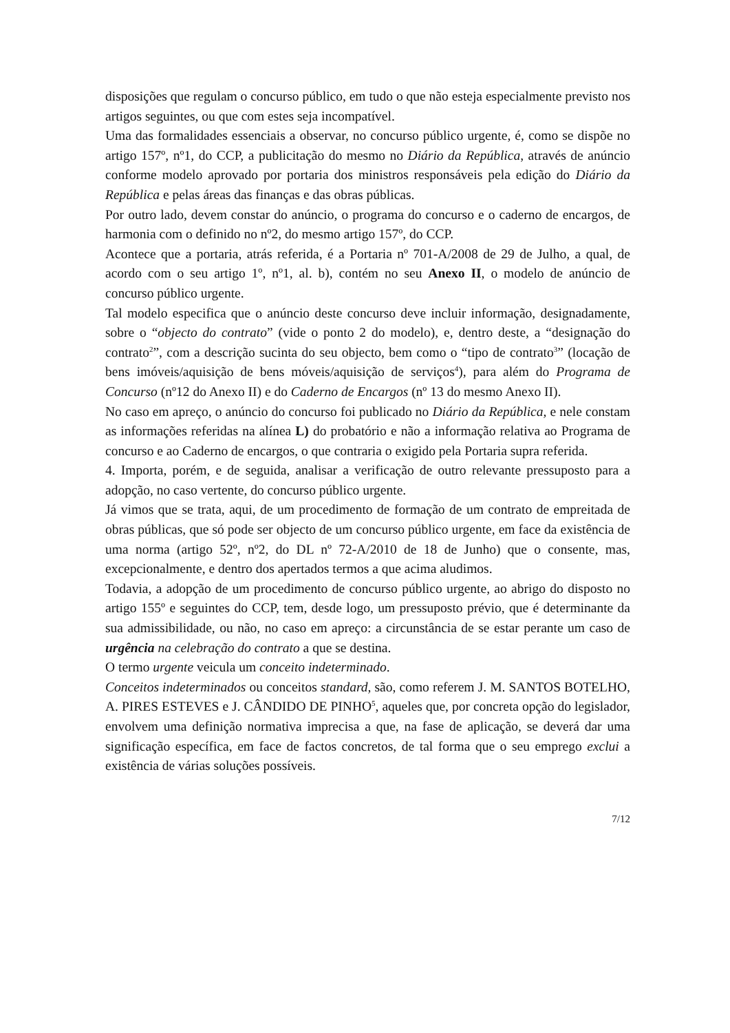disposições que regulam o concurso público, em tudo o que não esteja especialmente previsto nos artigos seguintes, ou que com estes seja incompatível.
Uma das formalidades essenciais a observar, no concurso público urgente, é, como se dispõe no artigo 157º, nº1, do CCP, a publicitação do mesmo no Diário da República, através de anúncio conforme modelo aprovado por portaria dos ministros responsáveis pela edição do Diário da República e pelas áreas das finanças e das obras públicas.
Por outro lado, devem constar do anúncio, o programa do concurso e o caderno de encargos, de harmonia com o definido no nº2, do mesmo artigo 157º, do CCP.
Acontece que a portaria, atrás referida, é a Portaria nº 701-A/2008 de 29 de Julho, a qual, de acordo com o seu artigo 1º, nº1, al. b), contém no seu Anexo II, o modelo de anúncio de concurso público urgente.
Tal modelo especifica que o anúncio deste concurso deve incluir informação, designadamente, sobre o “objecto do contrato” (vide o ponto 2 do modelo), e, dentro deste, a “designação do contrato<sup>2</sup>”, com a descrição sucinta do seu objecto, bem como o “tipo de contrato<sup>3</sup>” (locação de bens imóveis/aquisição de bens móveis/aquisição de serviços<sup>4</sup>), para além do Programa de Concurso (nº12 do Anexo II) e do Caderno de Encargos (nº 13 do mesmo Anexo II).
No caso em apreço, o anúncio do concurso foi publicado no Diário da República, e nele constam as informações referidas na alínea L) do probatório e não a informação relativa ao Programa de concurso e ao Caderno de encargos, o que contraria o exigido pela Portaria supra referida.
4. Importa, porém, e de seguida, analisar a verificação de outro relevante pressuposto para a adopção, no caso vertente, do concurso público urgente.
Já vimos que se trata, aqui, de um procedimento de formação de um contrato de empreitada de obras públicas, que só pode ser objecto de um concurso público urgente, em face da existência de uma norma (artigo 52º, nº2, do DL nº 72-A/2010 de 18 de Junho) que o consente, mas, excepcionalmente, e dentro dos apertados termos a que acima aludimos.
Todavia, a adopção de um procedimento de concurso público urgente, ao abrigo do disposto no artigo 155º e seguintes do CCP, tem, desde logo, um pressuposto prévio, que é determinante da sua admissibilidade, ou não, no caso em apreço: a circunstância de se estar perante um caso de urgência na celebração do contrato a que se destina.
O termo urgente veicula um conceito indeterminado.
Conceitos indeterminados ou conceitos standard, são, como referem J. M. SANTOS BOTELHO, A. PIRES ESTEVES e J. CÂNDIDO DE PINHO<sup>5</sup>, aqueles que, por concreta opção do legislador, envolvem uma definição normativa imprecisa a que, na fase de aplicação, se deverá dar uma significação específica, em face de factos concretos, de tal forma que o seu emprego exclui a existência de várias soluções possíveis.
7/12